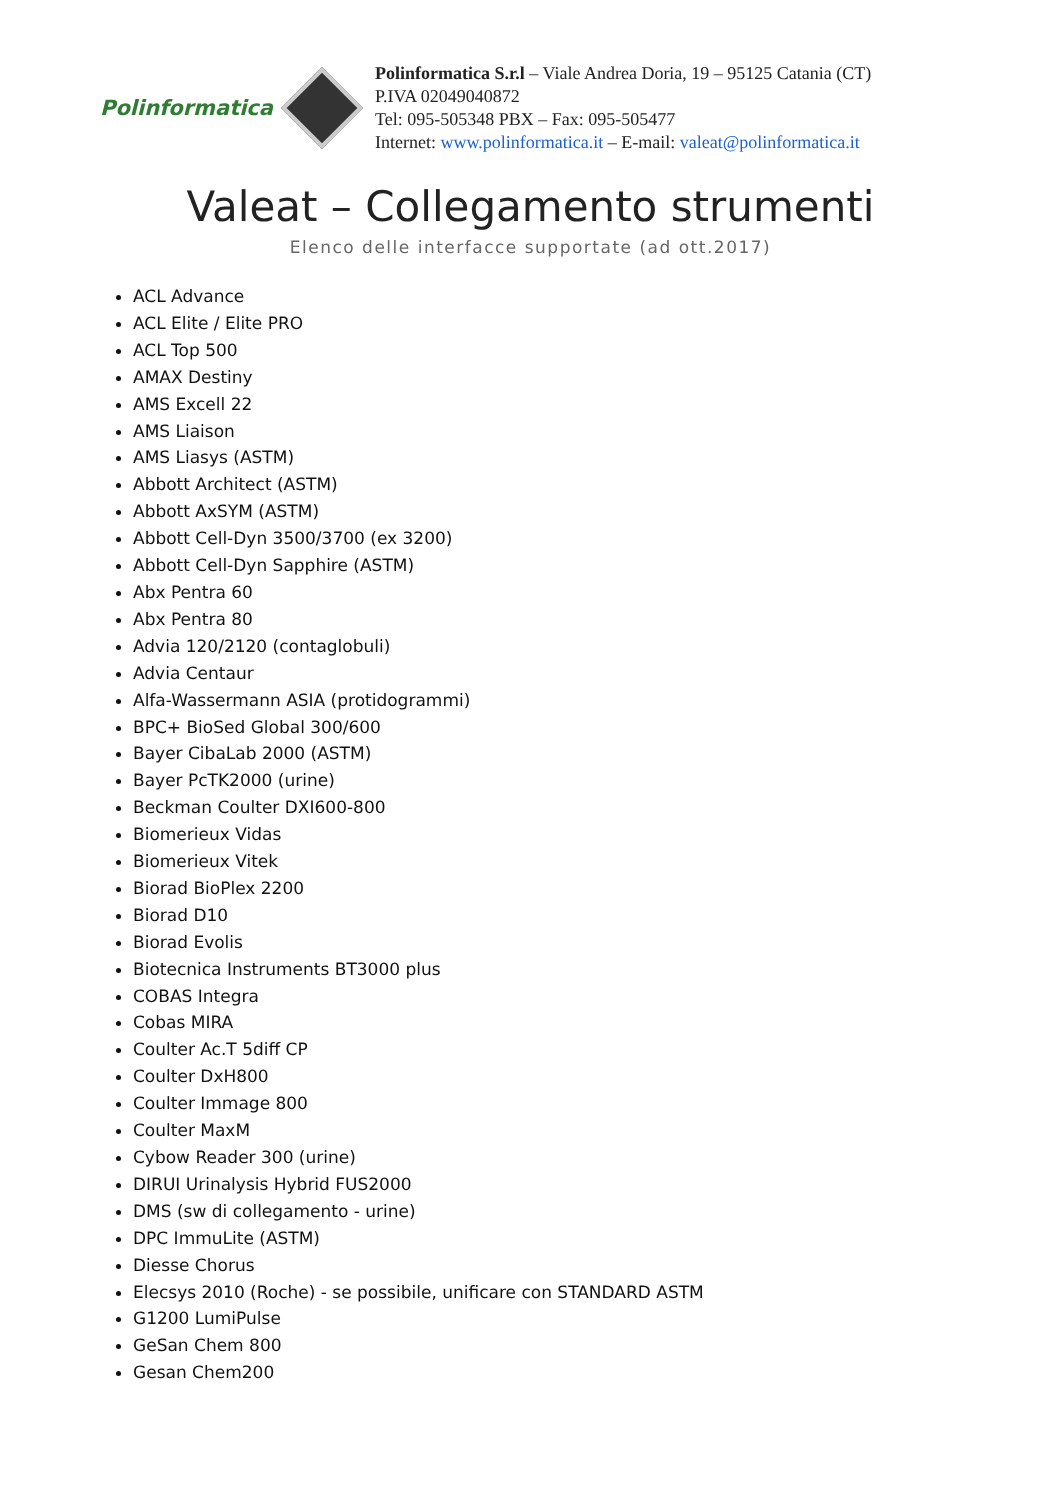Polinformatica
Polinformatica S.r.l – Viale Andrea Doria, 19 – 95125 Catania (CT)
P.IVA 02049040872
Tel: 095-505348 PBX – Fax: 095-505477
Internet: www.polinformatica.it – E-mail: valeat@polinformatica.it
Valeat – Collegamento strumenti
Elenco delle interfacce supportate (ad ott.2017)
ACL Advance
ACL Elite / Elite PRO
ACL Top 500
AMAX Destiny
AMS Excell 22
AMS Liaison
AMS Liasys (ASTM)
Abbott Architect (ASTM)
Abbott AxSYM (ASTM)
Abbott Cell-Dyn 3500/3700 (ex 3200)
Abbott Cell-Dyn Sapphire (ASTM)
Abx Pentra 60
Abx Pentra 80
Advia 120/2120 (contaglobuli)
Advia Centaur
Alfa-Wassermann ASIA (protidogrammi)
BPC+ BioSed Global 300/600
Bayer CibaLab 2000 (ASTM)
Bayer PcTK2000 (urine)
Beckman Coulter DXI600-800
Biomerieux Vidas
Biomerieux Vitek
Biorad BioPlex 2200
Biorad D10
Biorad Evolis
Biotecnica Instruments BT3000 plus
COBAS Integra
Cobas MIRA
Coulter Ac.T 5diff CP
Coulter DxH800
Coulter Immage 800
Coulter MaxM
Cybow Reader 300 (urine)
DIRUI Urinalysis Hybrid FUS2000
DMS (sw di collegamento - urine)
DPC ImmuLite (ASTM)
Diesse Chorus
Elecsys 2010 (Roche) - se possibile, unificare con STANDARD ASTM
G1200 LumiPulse
GeSan Chem 800
Gesan Chem200